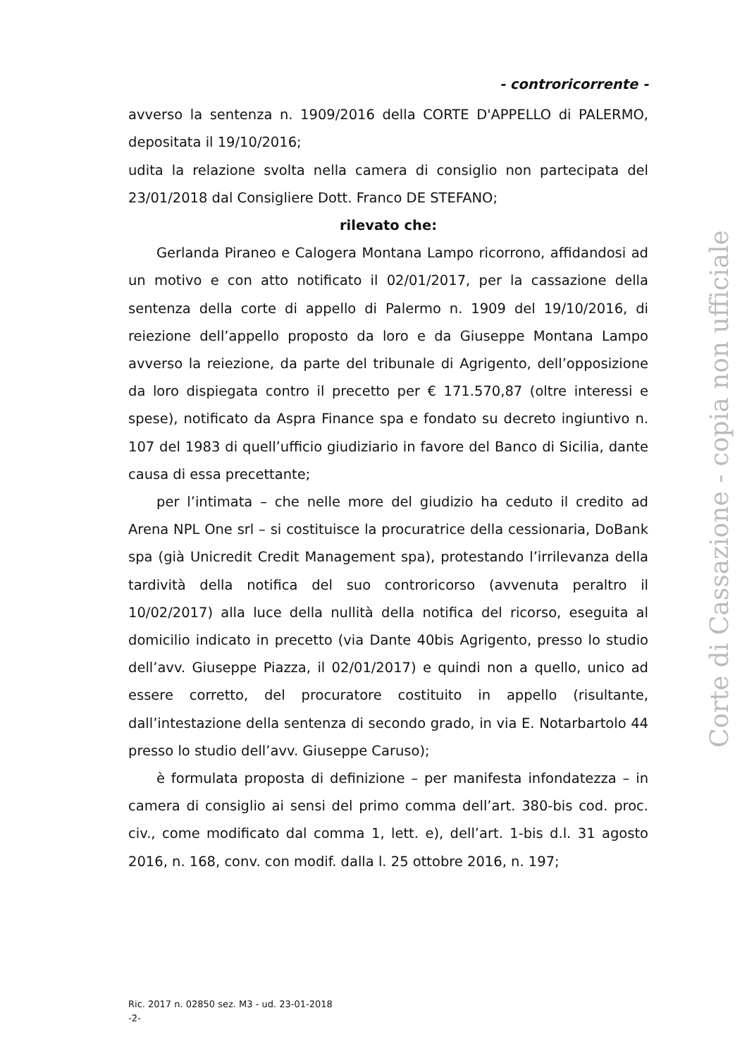- controricorrente -
avverso la sentenza n. 1909/2016 della CORTE D'APPELLO di PALERMO, depositata il 19/10/2016;
udita la relazione svolta nella camera di consiglio non partecipata del 23/01/2018 dal Consigliere Dott. Franco DE STEFANO;
rilevato che:
Gerlanda Piraneo e Calogera Montana Lampo ricorrono, affidandosi ad un motivo e con atto notificato il 02/01/2017, per la cassazione della sentenza della corte di appello di Palermo n. 1909 del 19/10/2016, di reiezione dell’appello proposto da loro e da Giuseppe Montana Lampo avverso la reiezione, da parte del tribunale di Agrigento, dell’opposizione da loro dispiegata contro il precetto per € 171.570,87 (oltre interessi e spese), notificato da Aspra Finance spa e fondato su decreto ingiuntivo n. 107 del 1983 di quell’ufficio giudiziario in favore del Banco di Sicilia, dante causa di essa precettante;
per l’intimata – che nelle more del giudizio ha ceduto il credito ad Arena NPL One srl – si costituisce la procuratrice della cessionaria, DoBank spa (già Unicredit Credit Management spa), protestando l’irrilevanza della tardività della notifica del suo controricorso (avvenuta peraltro il 10/02/2017) alla luce della nullità della notifica del ricorso, eseguita al domicilio indicato in precetto (via Dante 40bis Agrigento, presso lo studio dell’avv. Giuseppe Piazza, il 02/01/2017) e quindi non a quello, unico ad essere corretto, del procuratore costituito in appello (risultante, dall’intestazione della sentenza di secondo grado, in via E. Notarbartolo 44 presso lo studio dell’avv. Giuseppe Caruso);
è formulata proposta di definizione – per manifesta infondatezza – in camera di consiglio ai sensi del primo comma dell’art. 380-bis cod. proc. civ., come modificato dal comma 1, lett. e), dell’art. 1-bis d.l. 31 agosto 2016, n. 168, conv. con modif. dalla l. 25 ottobre 2016, n. 197;
Ric. 2017 n. 02850 sez. M3 - ud. 23-01-2018
-2-
Corte di Cassazione - copia non ufficiale